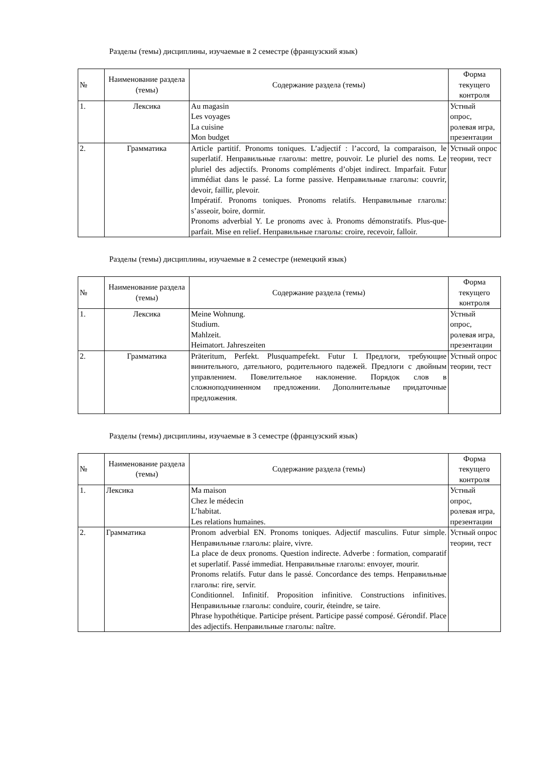Разделы (темы) дисциплины, изучаемые в 2 семестре (французский язык)
| № | Наименование раздела (темы) | Содержание раздела (темы) | Форма текущего контроля |
| --- | --- | --- | --- |
| 1. | Лексика | Au magasin Les voyages La cuisine Mon budget | Устный опрос, ролевая игра, презентации |
| 2. | Грамматика | Article partitif. Pronoms toniques. L’adjectif : l’accord, la comparaison, le superlatif. Неправильные глаголы: mettre, pouvoir. Le pluriel des noms. Le pluriel des adjectifs. Pronoms compléments d’objet indirect. Imparfait. Futur immédiat dans le passé. La forme passive. Неправильные глаголы: couvrir, devoir, faillir, plevoir. Impératif. Pronoms toniques. Pronoms relatifs. Неправильные глаголы: s’asseoir, boire, dormir. Pronoms adverbial Y. Le pronoms avec à. Pronoms démonstratifs. Plus-que-parfait. Mise en relief. Неправильные глаголы: croire, recevoir, falloir. | Устный опрос теории, тест |
Разделы (темы) дисциплины, изучаемые в 2 семестре (немецкий язык)
| № | Наименование раздела (темы) | Содержание раздела (темы) | Форма текущего контроля |
| --- | --- | --- | --- |
| 1. | Лексика | Meine Wohnung. Studium. Mahlzeit. Heimatort. Jahreszeiten | Устный опрос, ролевая игра, презентации |
| 2. | Грамматика | Präteritum, Perfekt. Plusquampefekt. Futur I. Предлоги, требующие винительного, дательного, родительного падежей. Предлоги с двойным управлением. Повелительное наклонение. Порядок слов в сложноподчиненном предложении. Дополнительные придаточные предложения. | Устный опрос теории, тест |
Разделы (темы) дисциплины, изучаемые в 3 семестре (французский язык)
| № | Наименование раздела (темы) | Содержание раздела (темы) | Форма текущего контроля |
| --- | --- | --- | --- |
| 1. | Лексика | Ma maison Chez le médecin L’habitat. Les relations humaines. | Устный опрос, ролевая игра, презентации |
| 2. | Грамматика | Pronom adverbial EN. Pronoms toniques. Adjectif masculins. Futur simple. Неправильные глаголы: plaire, vivre. La place de deux pronoms. Question indirecte. Adverbe : formation, comparatif et superlatif. Passé immediat. Неправильные глаголы: envoyer, mourir. Pronoms relatifs. Futur dans le passé. Concordance des temps. Неправильные глаголы: rire, servir. Conditionnel. Infinitif. Proposition infinitive. Constructions infinitives. Неправильные глаголы: conduire, courir, éteindre, se taire. Phrase hypothétique. Participe présent. Participe passé composé. Gérondif. Place des adjectifs. Неправильные глаголы: naître. | Устный опрос теории, тест |